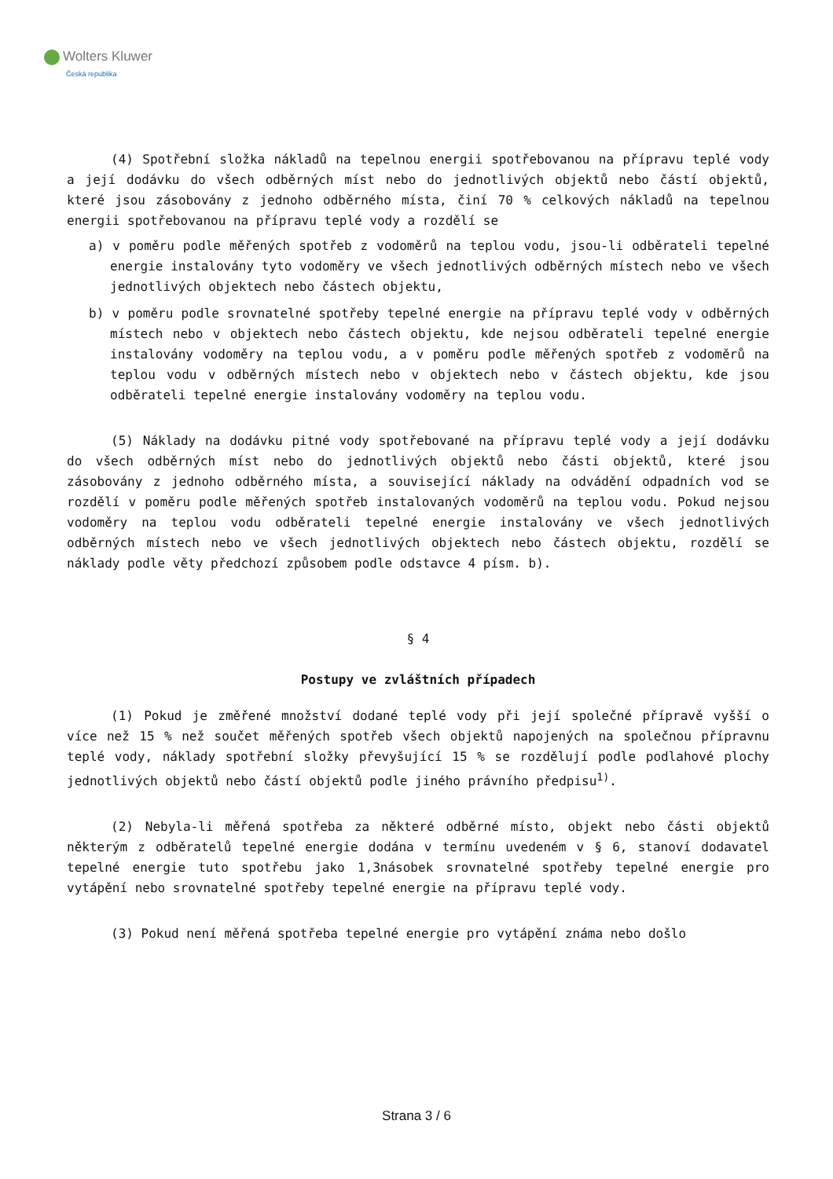Wolters Kluwer
Česká republika
(4) Spotřební složka nákladů na tepelnou energii spotřebovanou na přípravu teplé vody a její dodávku do všech odběrných míst nebo do jednotlivých objektů nebo částí objektů, které jsou zásobovány z jednoho odběrného místa, činí 70 % celkových nákladů na tepelnou energii spotřebovanou na přípravu teplé vody a rozdělí se
a) v poměru podle měřených spotřeb z vodoměrů na teplou vodu, jsou-li odběrateli tepelné energie instalovány tyto vodoměry ve všech jednotlivých odběrných místech nebo ve všech jednotlivých objektech nebo částech objektu,
b) v poměru podle srovnatelné spotřeby tepelné energie na přípravu teplé vody v odběrných místech nebo v objektech nebo částech objektu, kde nejsou odběrateli tepelné energie instalovány vodoměry na teplou vodu, a v poměru podle měřených spotřeb z vodoměrů na teplou vodu v odběrných místech nebo v objektech nebo v částech objektu, kde jsou odběrateli tepelné energie instalovány vodoměry na teplou vodu.
(5) Náklady na dodávku pitné vody spotřebované na přípravu teplé vody a její dodávku do všech odběrných míst nebo do jednotlivých objektů nebo části objektů, které jsou zásobovány z jednoho odběrného místa, a související náklady na odvádění odpadních vod se rozdělí v poměru podle měřených spotřeb instalovaných vodoměrů na teplou vodu. Pokud nejsou vodoměry na teplou vodu odběrateli tepelné energie instalovány ve všech jednotlivých odběrných místech nebo ve všech jednotlivých objektech nebo částech objektu, rozdělí se náklady podle věty předchozí způsobem podle odstavce 4 písm. b).
§ 4
Postupy ve zvláštních případech
(1) Pokud je změřené množství dodané teplé vody při její společné přípravě vyšší o více než 15 % než součet měřených spotřeb všech objektů napojených na společnou přípravnu teplé vody, náklady spotřební složky převyšující 15 % se rozdělují podle podlahové plochy jednotlivých objektů nebo částí objektů podle jiného právního předpisu<sup>1)</sup>.
(2) Nebyla-li měřená spotřeba za některé odběrné místo, objekt nebo části objektů některým z odběratelů tepelné energie dodána v termínu uvedeném v § 6, stanoví dodavatel tepelné energie tuto spotřebu jako 1,3násobek srovnatelné spotřeby tepelné energie pro vytápění nebo srovnatelné spotřeby tepelné energie na přípravu teplé vody.
(3) Pokud není měřená spotřeba tepelné energie pro vytápění známa nebo došlo
Strana 3 / 6